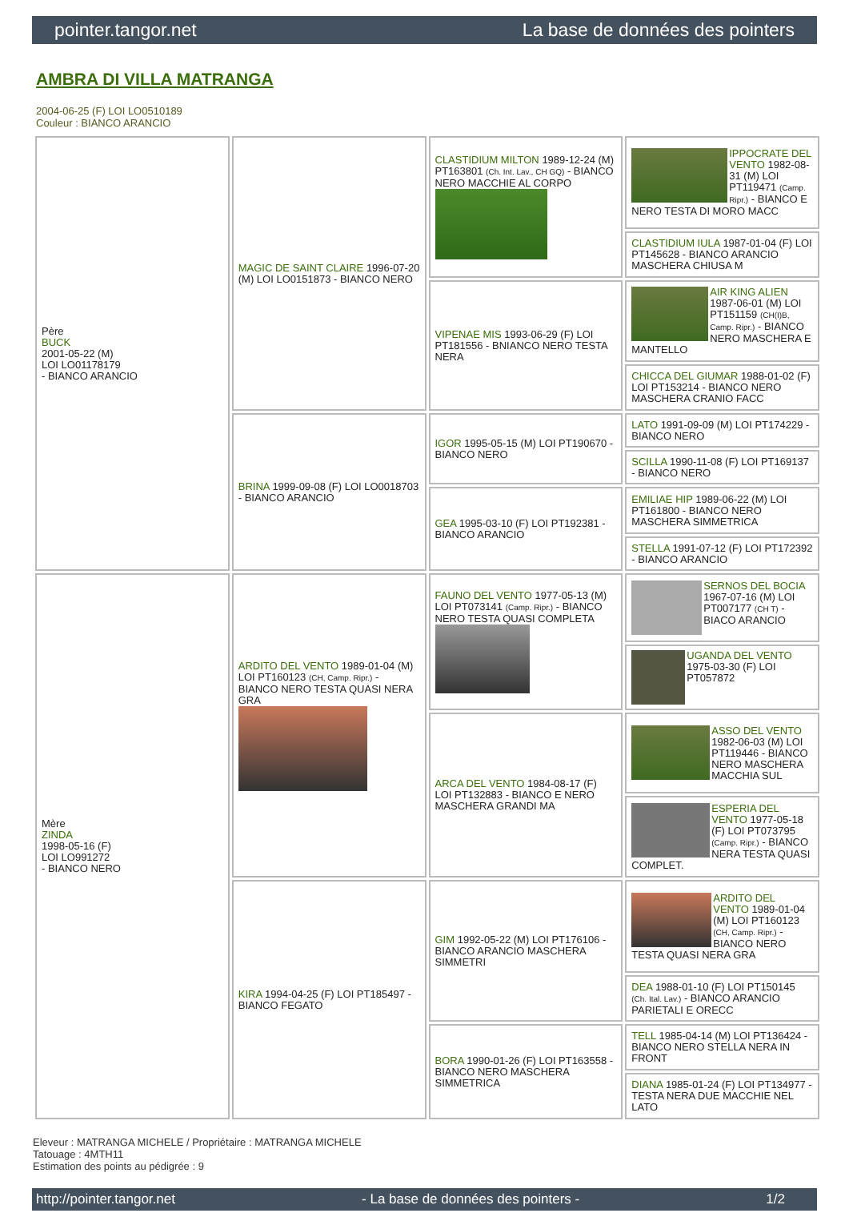pointer.tangor.net La base de données des pointers
AMBRA DI VILLA MATRANGA
2004-06-25 (F) LOI LO0510189
Couleur : BIANCO ARANCIO
| Père BUCK 2001-05-22 (M) LOI LO01178179 - BIANCO ARANCIO | MAGIC DE SAINT CLAIRE 1996-07-20 (M) LOI LO0151873 - BIANCO NERO | CLASTIDIUM MILTON 1989-12-24 (M) PT163801 (Ch. Int. Lav., CH GQ) - BIANCO NERO MACCHIE AL CORPO | IPPOCRATE DEL VENTO 1982-08-31 (M) LOI PT119471 (Camp. Ripr.) - BIANCO E NERO TESTA DI MORO MACC |
| | | | CLASTIDIUM IULA 1987-01-04 (F) LOI PT145628 - BIANCO ARANCIO MASCHERA CHIUSA M |
| | | VIPENAE MIS 1993-06-29 (F) LOI PT181556 - BNIANCO NERO TESTA NERA | AIR KING ALIEN 1987-06-01 (M) LOI PT151159 (CH(I)B, Camp. Ripr.) - BIANCO NERO MASCHERA E MANTELLO |
| | | | CHICCA DEL GIUMAR 1988-01-02 (F) LOI PT153214 - BIANCO NERO MASCHERA CRANIO FACC |
| | BRINA 1999-09-08 (F) LOI LO0018703 - BIANCO ARANCIO | IGOR 1995-05-15 (M) LOI PT190670 - BIANCO NERO | LATO 1991-09-09 (M) LOI PT174229 - BIANCO NERO |
| | | | SCILLA 1990-11-08 (F) LOI PT169137 - BIANCO NERO |
| | | GEA 1995-03-10 (F) LOI PT192381 - BIANCO ARANCIO | EMILIAE HIP 1989-06-22 (M) LOI PT161800 - BIANCO NERO MASCHERA SIMMETRICA |
| | | | STELLA 1991-07-12 (F) LOI PT172392 - BIANCO ARANCIO |
| Mère ZINDA 1998-05-16 (F) LOI LO991272 - BIANCO NERO | ARDITO DEL VENTO 1989-01-04 (M) LOI PT160123 (CH, Camp. Ripr.) - BIANCO NERO TESTA QUASI NERA GRA | FAUNO DEL VENTO 1977-05-13 (M) LOI PT073141 (Camp. Ripr.) - BIANCO NERO TESTA QUASI COMPLETA | SERNOS DEL BOCIA 1967-07-16 (M) LOI PT007177 (CH T) - BIACO ARANCIO |
| | | | UGANDA DEL VENTO 1975-03-30 (F) LOI PT057872 |
| | | ARCA DEL VENTO 1984-08-17 (F) LOI PT132883 - BIANCO E NERO MASCHERA GRANDI MA | ASSO DEL VENTO 1982-06-03 (M) LOI PT119446 - BIANCO NERO MASCHERA MACCHIA SUL |
| | | | ESPERIA DEL VENTO 1977-05-18 (F) LOI PT073795 (Camp. Ripr.) - BIANCO NERA TESTA QUASI COMPLET. |
| | KIRA 1994-04-25 (F) LOI PT185497 - BIANCO FEGATO | GIM 1992-05-22 (M) LOI PT176106 - BIANCO ARANCIO MASCHERA SIMMETRI | ARDITO DEL VENTO 1989-01-04 (M) LOI PT160123 (CH, Camp. Ripr.) - BIANCO NERO TESTA QUASI NERA GRA |
| | | | DEA 1988-01-10 (F) LOI PT150145 (Ch. Ital. Lav.) - BIANCO ARANCIO PARIETALI E ORECC |
| | | BORA 1990-01-26 (F) LOI PT163558 - BIANCO NERO MASCHERA SIMMETRICA | TELL 1985-04-14 (M) LOI PT136424 - BIANCO NERO STELLA NERA IN FRONT |
| | | | DIANA 1985-01-24 (F) LOI PT134977 - TESTA NERA DUE MACCHIE NEL LATO |
Eleveur : MATRANGA MICHELE / Propriétaire : MATRANGA MICHELE
Tatouage : 4MTH11
Estimation des points au pédigrée : 9
http://pointer.tangor.net - La base de données des pointers - 1/2